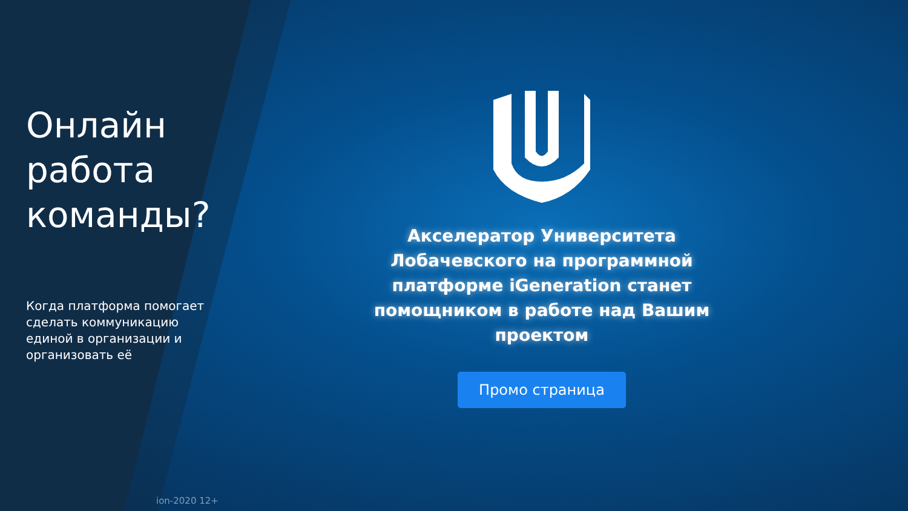Онлайн работа команды?
Когда платформа помогает сделать коммуникацию единой в организации и организовать её
Акселератор Университета Лобачевского на программной платформе iGeneration станет помощником в работе над Вашим проектом
Промо страница
ion-2020 12+